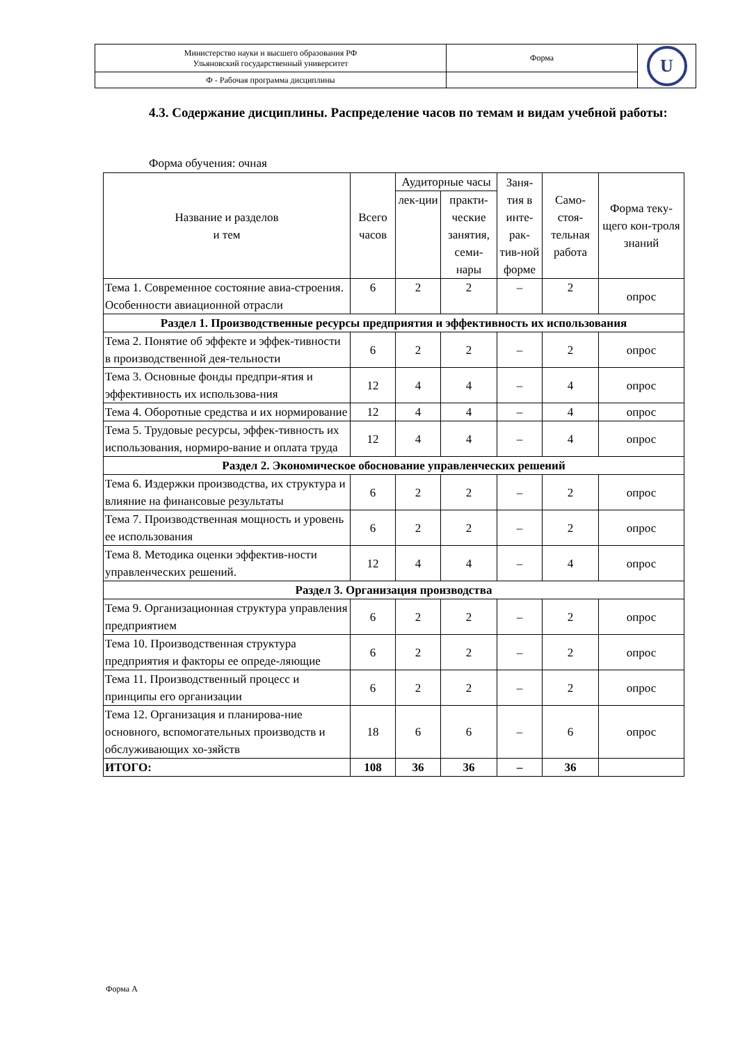| Министерство науки и высшего образования РФ Ульяновский государственный университет | Форма | U |
| Ф - Рабочая программа дисциплины | | |
4.3. Содержание дисциплины. Распределение часов по темам и видам учебной работы:
Форма обучения: очная
| Название и разделов и тем | Всего часов | Аудиторные часы | | Заня-тия в инте-рак-тив-ной форме | Само-стоя-тельная работа | Форма теку-щего кон-троля знаний |
| --- | --- | --- | --- | --- | --- | --- |
| | | лек-ции | практи-ческие занятия, семи-нары | | | |
| Тема 1. Современное состояние авиа-строения. Особенности авиационной отрасли | 6 | 2 | 2 | – | 2 | опрос |
| Раздел 1. Производственные ресурсы предприятия и эффективность их использования | | | | | | |
| Тема 2. Понятие об эффекте и эффек-тивности в производственной дея-тельности | 6 | 2 | 2 | – | 2 | опрос |
| Тема 3. Основные фонды предпри-ятия и эффективность их использова-ния | 12 | 4 | 4 | – | 4 | опрос |
| Тема 4. Оборотные средства и их нормирование | 12 | 4 | 4 | – | 4 | опрос |
| Тема 5. Трудовые ресурсы, эффек-тивность их использования, нормиро-вание и оплата труда | 12 | 4 | 4 | – | 4 | опрос |
| Раздел 2. Экономическое обоснование управленческих решений | | | | | | |
| Тема 6. Издержки производства, их структура и влияние на финансовые результаты | 6 | 2 | 2 | – | 2 | опрос |
| Тема 7. Производственная мощность и уровень ее использования | 6 | 2 | 2 | – | 2 | опрос |
| Тема 8. Методика оценки эффектив-ности управленческих решений. | 12 | 4 | 4 | – | 4 | опрос |
| Раздел 3. Организация производства | | | | | | |
| Тема 9. Организационная структура управления предприятием | 6 | 2 | 2 | – | 2 | опрос |
| Тема 10. Производственная структура предприятия и факторы ее опреде-ляющие | 6 | 2 | 2 | – | 2 | опрос |
| Тема 11. Производственный процесс и принципы его организации | 6 | 2 | 2 | – | 2 | опрос |
| Тема 12. Организация и планирова-ние основного, вспомогательных производств и обслуживающих хо-зяйств | 18 | 6 | 6 | – | 6 | опрос |
| ИТОГО: | 108 | 36 | 36 | – | 36 | |
Форма А